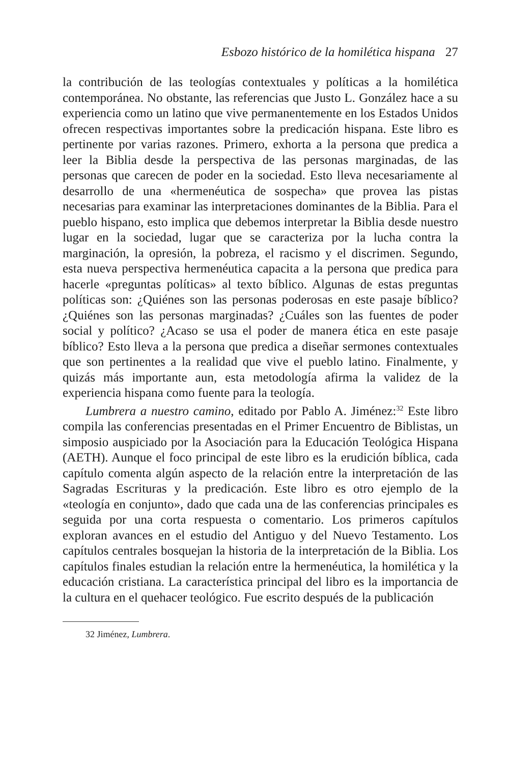Esbozo histórico de la homilética hispana 27
la contribución de las teologías contextuales y políticas a la homilética contemporánea. No obstante, las referencias que Justo L. González hace a su experiencia como un latino que vive permanentemente en los Estados Unidos ofrecen respectivas importantes sobre la predicación hispana. Este libro es pertinente por varias razones. Primero, exhorta a la persona que predica a leer la Biblia desde la perspectiva de las personas marginadas, de las personas que carecen de poder en la sociedad. Esto lleva necesariamente al desarrollo de una «hermenéutica de sospecha» que provea las pistas necesarias para examinar las interpretaciones dominantes de la Biblia. Para el pueblo hispano, esto implica que debemos interpretar la Biblia desde nuestro lugar en la sociedad, lugar que se caracteriza por la lucha contra la marginación, la opresión, la pobreza, el racismo y el discrimen. Segundo, esta nueva perspectiva hermenéutica capacita a la persona que predica para hacerle «preguntas políticas» al texto bíblico. Algunas de estas preguntas políticas son: ¿Quiénes son las personas poderosas en este pasaje bíblico? ¿Quiénes son las personas marginadas? ¿Cuáles son las fuentes de poder social y político? ¿Acaso se usa el poder de manera ética en este pasaje bíblico? Esto lleva a la persona que predica a diseñar sermones contextuales que son pertinentes a la realidad que vive el pueblo latino. Finalmente, y quizás más importante aun, esta metodología afirma la validez de la experiencia hispana como fuente para la teología.
Lumbrera a nuestro camino, editado por Pablo A. Jiménez:<sup>32</sup> Este libro compila las conferencias presentadas en el Primer Encuentro de Biblistas, un simposio auspiciado por la Asociación para la Educación Teológica Hispana (AETH). Aunque el foco principal de este libro es la erudición bíblica, cada capítulo comenta algún aspecto de la relación entre la interpretación de las Sagradas Escrituras y la predicación. Este libro es otro ejemplo de la «teología en conjunto», dado que cada una de las conferencias principales es seguida por una corta respuesta o comentario. Los primeros capítulos exploran avances en el estudio del Antiguo y del Nuevo Testamento. Los capítulos centrales bosquejan la historia de la interpretación de la Biblia. Los capítulos finales estudian la relación entre la hermenéutica, la homilética y la educación cristiana. La característica principal del libro es la importancia de la cultura en el quehacer teológico. Fue escrito después de la publicación
32 Jiménez, Lumbrera.